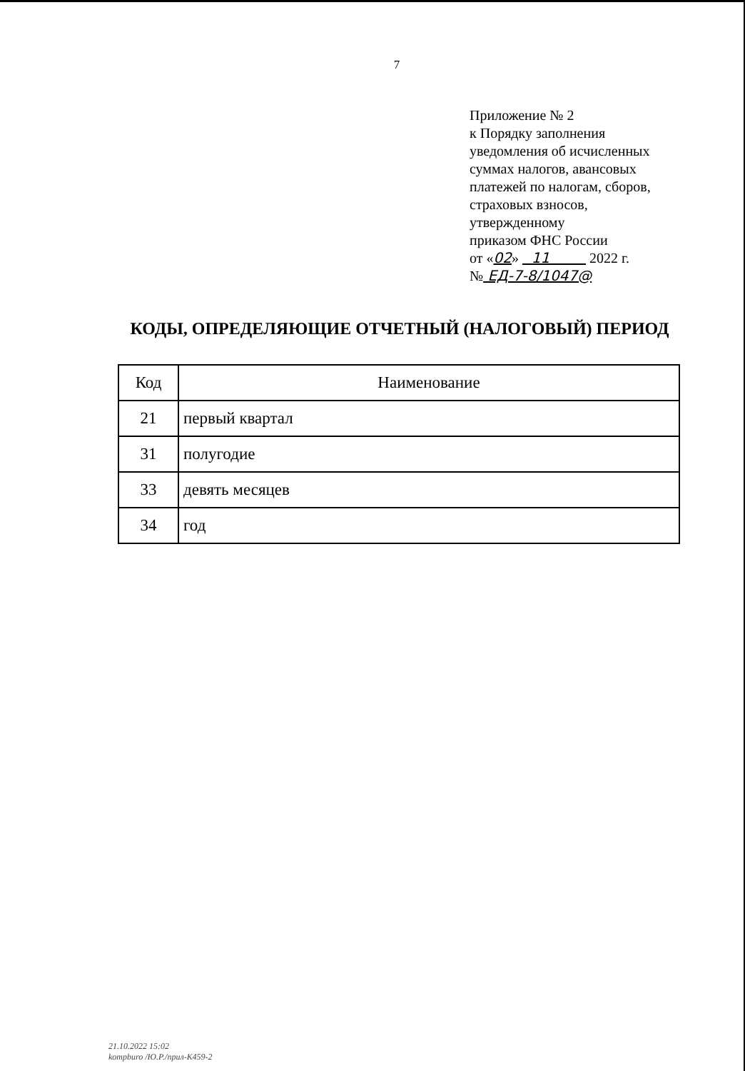7
Приложение № 2
к Порядку заполнения
уведомления об исчисленных
суммах налогов, авансовых
платежей по налогам, сборов,
страховых взносов,
утвержденному
приказом ФНС России
от «02» 11 2022 г.
№ ЕД-7-8/1047@
КОДЫ, ОПРЕДЕЛЯЮЩИЕ ОТЧЕТНЫЙ (НАЛОГОВЫЙ) ПЕРИОД
| Код | Наименование |
| --- | --- |
| 21 | первый квартал |
| 31 | полугодие |
| 33 | девять месяцев |
| 34 | год |
21.10.2022 15:02
kompburo /Ю.Р./прил-К459-2